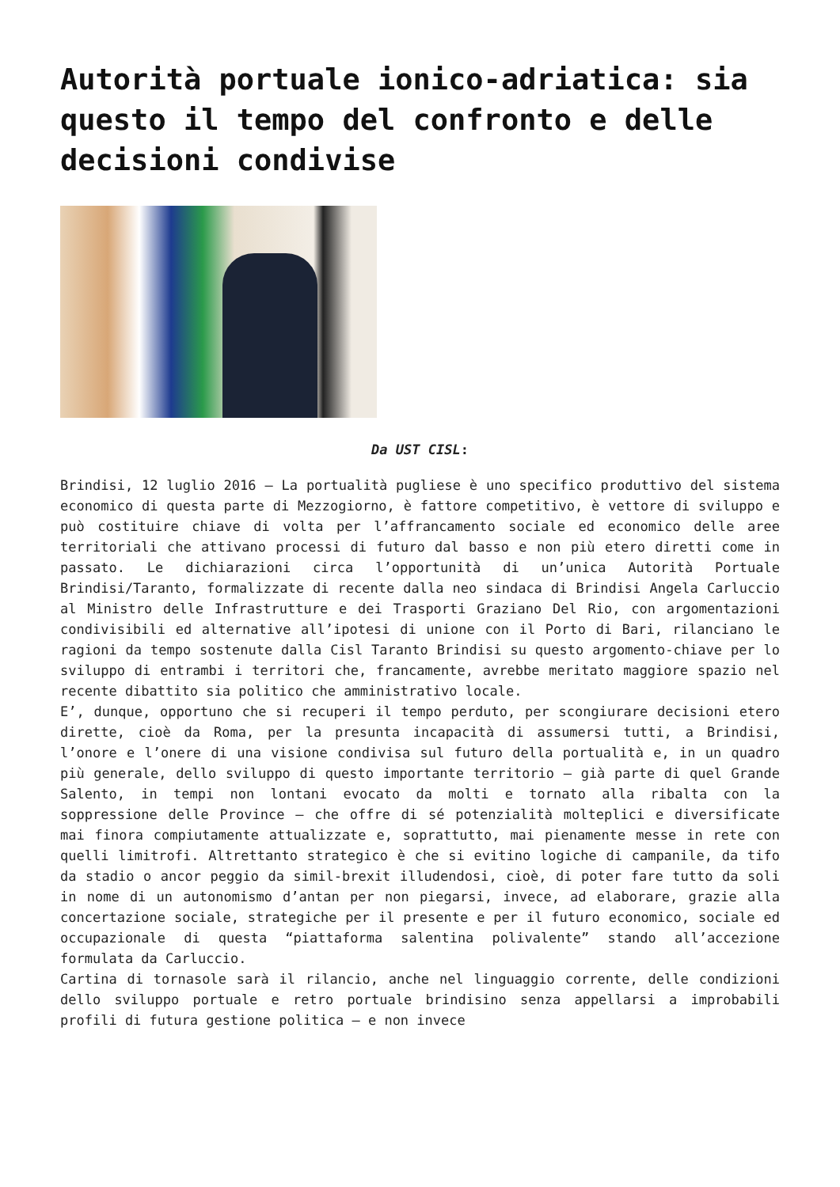Autorità portuale ionico-adriatica: sia questo il tempo del confronto e delle decisioni condivise
Da UST CISL:
Brindisi, 12 luglio 2016 – La portualità pugliese è uno specifico produttivo del sistema economico di questa parte di Mezzogiorno, è fattore competitivo, è vettore di sviluppo e può costituire chiave di volta per l’affrancamento sociale ed economico delle aree territoriali che attivano processi di futuro dal basso e non più etero diretti come in passato. Le dichiarazioni circa l’opportunità di un’unica Autorità Portuale Brindisi/Taranto, formalizzate di recente dalla neo sindaca di Brindisi Angela Carluccio al Ministro delle Infrastrutture e dei Trasporti Graziano Del Rio, con argomentazioni condivisibili ed alternative all’ipotesi di unione con il Porto di Bari, rilanciano le ragioni da tempo sostenute dalla Cisl Taranto Brindisi su questo argomento-chiave per lo sviluppo di entrambi i territori che, francamente, avrebbe meritato maggiore spazio nel recente dibattito sia politico che amministrativo locale.
E’, dunque, opportuno che si recuperi il tempo perduto, per scongiurare decisioni etero dirette, cioè da Roma, per la presunta incapacità di assumersi tutti, a Brindisi, l’onore e l’onere di una visione condivisa sul futuro della portualità e, in un quadro più generale, dello sviluppo di questo importante territorio – già parte di quel Grande Salento, in tempi non lontani evocato da molti e tornato alla ribalta con la soppressione delle Province – che offre di sé potenzialità molteplici e diversificate mai finora compiutamente attualizzate e, soprattutto, mai pienamente messe in rete con quelli limitrofi. Altrettanto strategico è che si evitino logiche di campanile, da tifo da stadio o ancor peggio da simil-brexit illudendosi, cioè, di poter fare tutto da soli in nome di un autonomismo d’antan per non piegarsi, invece, ad elaborare, grazie alla concertazione sociale, strategiche per il presente e per il futuro economico, sociale ed occupazionale di questa “piattaforma salentina polivalente” stando all’accezione formulata da Carluccio.
Cartina di tornasole sarà il rilancio, anche nel linguaggio corrente, delle condizioni dello sviluppo portuale e retro portuale brindisino senza appellarsi a improbabili profili di futura gestione politica – e non invece